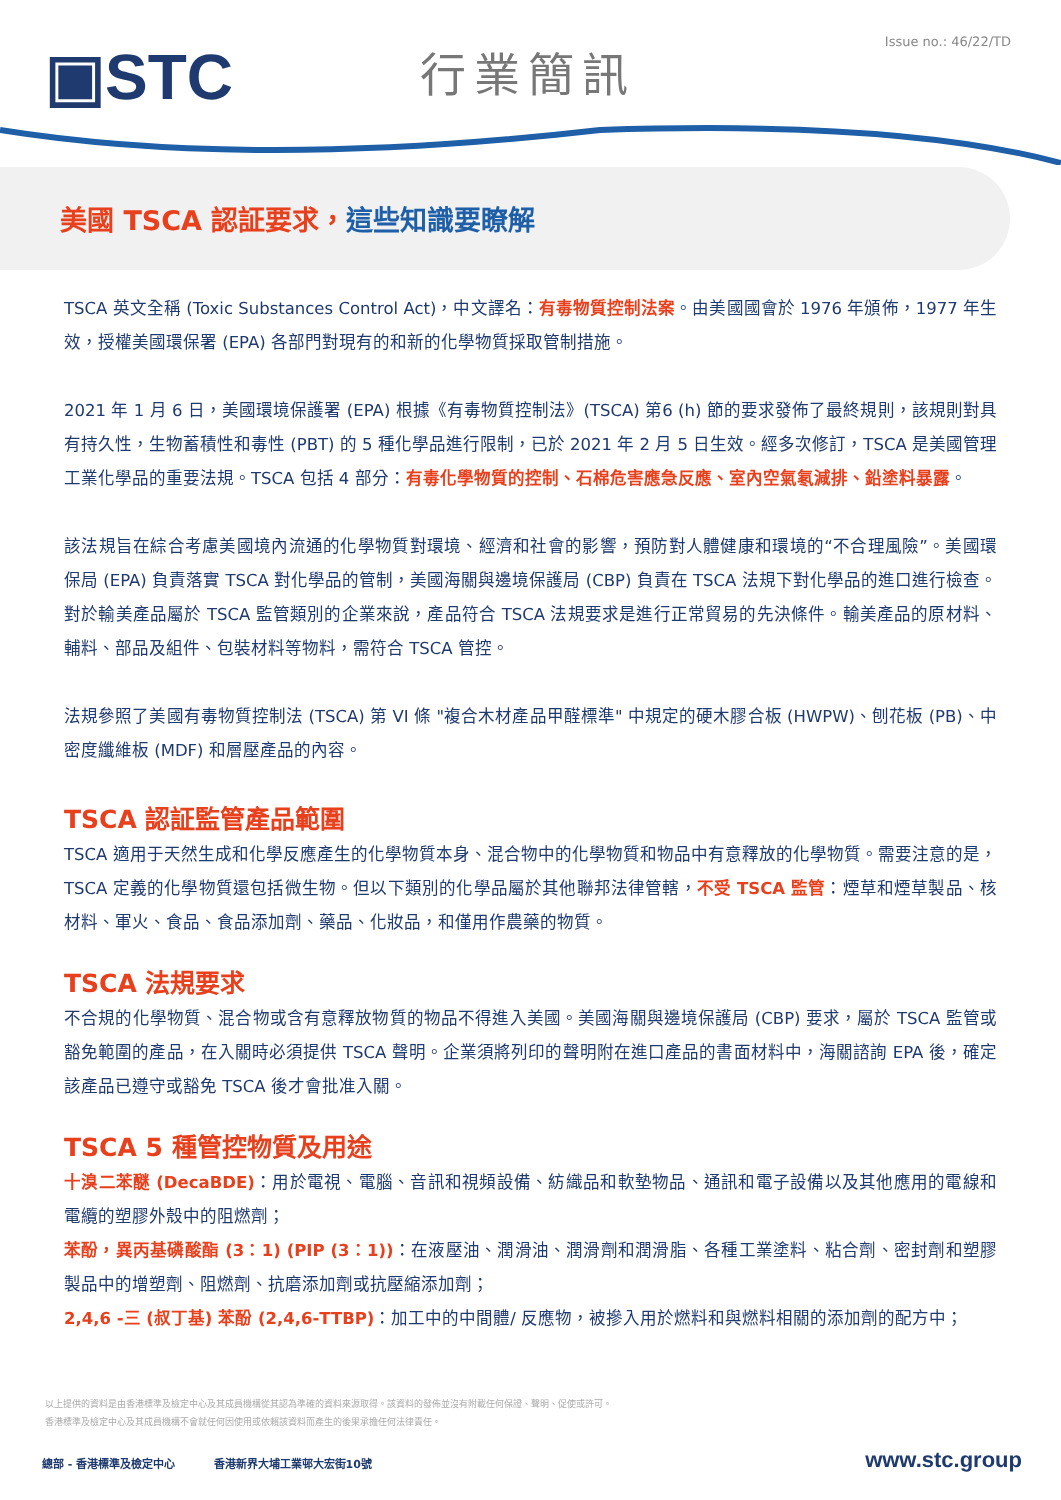▣STC 行業簡訊 Issue no.: 46/22/TD
美國 TSCA 認証要求，這些知識要瞭解
TSCA 英文全稱 (Toxic Substances Control Act)，中文譯名：有毒物質控制法案。由美國國會於 1976 年頒佈，1977 年生效，授權美國環保署 (EPA) 各部門對現有的和新的化學物質採取管制措施。
2021 年 1 月 6 日，美國環境保護署 (EPA) 根據《有毒物質控制法》(TSCA) 第6 (h) 節的要求發佈了最終規則，該規則對具有持久性，生物蓄積性和毒性 (PBT) 的 5 種化學品進行限制，已於 2021 年 2 月 5 日生效。經多次修訂，TSCA 是美國管理工業化學品的重要法規。TSCA 包括 4 部分：有毒化學物質的控制、石棉危害應急反應、室內空氣氡減排、鉛塗料暴露。
該法規旨在綜合考慮美國境內流通的化學物質對環境、經濟和社會的影響，預防對人體健康和環境的“不合理風險”。美國環保局 (EPA) 負責落實 TSCA 對化學品的管制，美國海關與邊境保護局 (CBP) 負責在 TSCA 法規下對化學品的進口進行檢查。對於輸美產品屬於 TSCA 監管類別的企業來說，產品符合 TSCA 法規要求是進行正常貿易的先決條件。輸美產品的原材料、輔料、部品及組件、包裝材料等物料，需符合 TSCA 管控。
法規參照了美國有毒物質控制法 (TSCA) 第 VI 條 "複合木材產品甲醛標準" 中規定的硬木膠合板 (HWPW)、刨花板 (PB)、中密度纖維板 (MDF) 和層壓產品的內容。
TSCA 認証監管產品範圍
TSCA 適用于天然生成和化學反應產生的化學物質本身、混合物中的化學物質和物品中有意釋放的化學物質。需要注意的是，TSCA 定義的化學物質還包括微生物。但以下類別的化學品屬於其他聯邦法律管轄，不受 TSCA 監管：煙草和煙草製品、核材料、軍火、食品、食品添加劑、藥品、化妝品，和僅用作農藥的物質。
TSCA 法規要求
不合規的化學物質、混合物或含有意釋放物質的物品不得進入美國。美國海關與邊境保護局 (CBP) 要求，屬於 TSCA 監管或豁免範圍的產品，在入關時必須提供 TSCA 聲明。企業須將列印的聲明附在進口產品的書面材料中，海關諮詢 EPA 後，確定該產品已遵守或豁免 TSCA 後才會批准入關。
TSCA 5 種管控物質及用途
十溴二苯醚 (DecaBDE)：用於電視、電腦、音訊和視頻設備、紡織品和軟墊物品、通訊和電子設備以及其他應用的電線和電纜的塑膠外殼中的阻燃劑；
苯酚，異丙基磷酸酯 (3：1) (PIP (3：1))：在液壓油、潤滑油、潤滑劑和潤滑脂、各種工業塗料、粘合劑、密封劑和塑膠製品中的增塑劑、阻燃劑、抗磨添加劑或抗壓縮添加劑；
2,4,6 -三 (叔丁基) 苯酚 (2,4,6-TTBP)：加工中的中間體/ 反應物，被摻入用於燃料和與燃料相關的添加劑的配方中；
以上提供的資料是由香港標準及檢定中心及其成員機構從其認為準確的資料來源取得。該資料的發佈並沒有附載任何保證、聲明、促使或許可。
香港標準及檢定中心及其成員機構不會就任何因使用或依賴該資料而產生的後果承擔任何法律責任。
總部 - 香港標準及檢定中心 香港新界大埔工業邨大宏街10號 www.stc.group